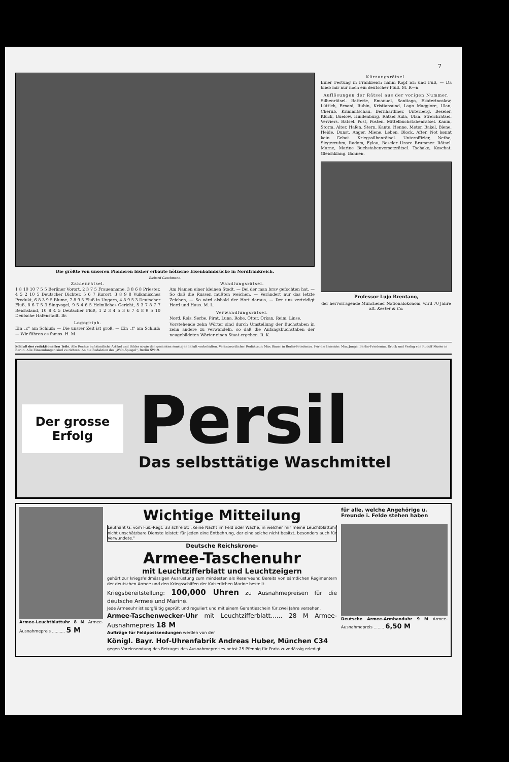7
Die größte von unseren Pionieren bisher erbaute hölzerne Eisenbahnbrücke in Nordfrankreich.
Richard Guschmann.
Zahlenrätsel.
1 8 10 10 7 5 5 Berliner Vorort, 2 3 7 5 Frauenname, 3 8 6 8 Priester, 4 5 2 10 5 Deutscher Dichter, 5 6 7 Kurort, 3 8 9 8 Vulkanisches Produkt, 6 8 3 9 5 Blume, 7 8 9 5 Fluß in Ungarn, 4 8 9 5 3 Deutscher Fluß, 8 6 7 5 3 Singvogel, 9 5 4 6 5 Heimliches Gericht, 5 3 7 8 7 7 Reichsland, 10 8 4 5 Deutscher Fluß, 1 2 3 4 5 3 6 7 4 8 9 5 10 Deutsche Hafenstadt. Br.
Logogriph.
Ein „c" am Schluß: — Die unsrer Zeit ist groß. — Ein „t" am Schluß: — Wir führen es famos. H. M.
Wandlungsrätsel.
Am Namen einer kleinen Stadt, — Bei der man brav gefochten hat, — So daß die Russen mußten weichen, — Verändert nur das letzte Zeichen, — So wird alsbald der Hort daraus, — Der uns verteidigt Herd und Haus. M. L.
Verwandlungsrätsel.
Nord, Reis, Serbe, Pirat, Luna, Robe, Otter, Orkan, Reim, Linse.
Vorstehende zehn Wörter sind durch Umstellung der Buchstaben in zehn andere zu verwandeln, so daß die Anfangsbuchstaben der neugebildeten Wörter einen Staat ergeben. R. K.
Kürzungsrätsel.
Einer Festung in Frankreich nahm Kopf ich und Fuß, — Da blieb mir nur noch ein deutscher Fluß. M. R—n.
Auflösungen der Rätsel aus der vorigen Nummer.
Silbenrätsel. Batterie, Emanuel, Santiago, Ekaterinoslaw, Lüttich, Ernani, Rubin, Kristiansund, Lago Maggiore, Ulan, Cherub, Krimmitschau, Bernhardiner, Unterberg. Beseler, Kluck, Buelow, Hindenburg. Rätsel Aula, Ulan. Streichrätsel. Verviers. Rätsel. Post, Posten. Mittelbuchstabenrätsel. Kanin, Storm, Alter, Hafen, Stern, Kante, Henne, Meter, Bakel, Biene, Heide, Dunst, Anger, Miene, Leben, Block, After. Not kennt kein Gebot. Kriegssilbenrätsel. Unteroffizier, Nethe, Siegerruhm, Radom, Eylau, Beseler Unsre Brummer. Rätsel. Marne, Marine Buchstabenversetzrätsel. Tschako, Koschat. Gleichklang. Bahnen.
Professor Lujo Brentano,
der hervorragende Münchener Nationalökonom, wird 70 Jahre alt. Kester & Co.
Schluß des redaktionellen Teils. Alle Rechte auf sämtliche Artikel und Bilder sowie den gesamten sonstigen Inhalt vorbehalten. Verantwortlicher Redakteur: Max Bauer in Berlin-Friedenau. Für die Inserate: Max Junge, Berlin-Friedenau. Druck und Verlag von Rudolf Mosse in Berlin. Alle Einsendungen sind zu richten: An die Redaktion des „Welt-Spiegel", Berlin SW19.
Der grosse Erfolg
Persil
Das selbsttätige Waschmittel
Armee-Leuchtblattuhr 8 M Armee-Ausnahmepreis .......... 5 M
Wichtige Mitteilung
Leutnant G. vom Füs.-Regt. 33 schreibt: „Keine Nacht im Feld oder Wache, in welcher mir meine Leuchtblattuhr nicht unschätzbare Dienste leistet; für jeden eine Entbehrung, der eine solche nicht besitzt, besonders auch für Verwundete."
Deutsche Reichskrone-
Armee-Taschenuhr
mit Leuchtzifferblatt und Leuchtzeigern
gehört zur kriegsfeldmässigen Ausrüstung zum mindesten als Reserveuhr. Bereits von sämtlichen Regimentern der deutschen Armee und den Kriegsschiffen der Kaiserlichen Marine bestellt.
Kriegsbereitstellung: 100,000 Uhren zu Ausnahmepreisen für die deutsche Armee und Marine.
Jede Armeeuhr ist sorgfältig geprüft und reguliert und mit einem Garantieschein für zwei Jahre versehen.
Armee-Taschenwecker-Uhr mit Leuchtzifferblatt...... 28 M Armee-Ausnahmepreis 18 M
Aufträge für Feldpostsendungen werden von der
Königl. Bayr. Hof-Uhrenfabrik Andreas Huber, München C34
gegen Voreinsendung des Betrages des Ausnahmepreises nebst 25 Pfennig für Porto zuverlässig erledigt.
für alle, welche Angehörige u. Freunde i. Felde stehen haben
Deutsche Armee-Armbanduhr 9 M Armee-Ausnahmepreis ........ 6,50 M